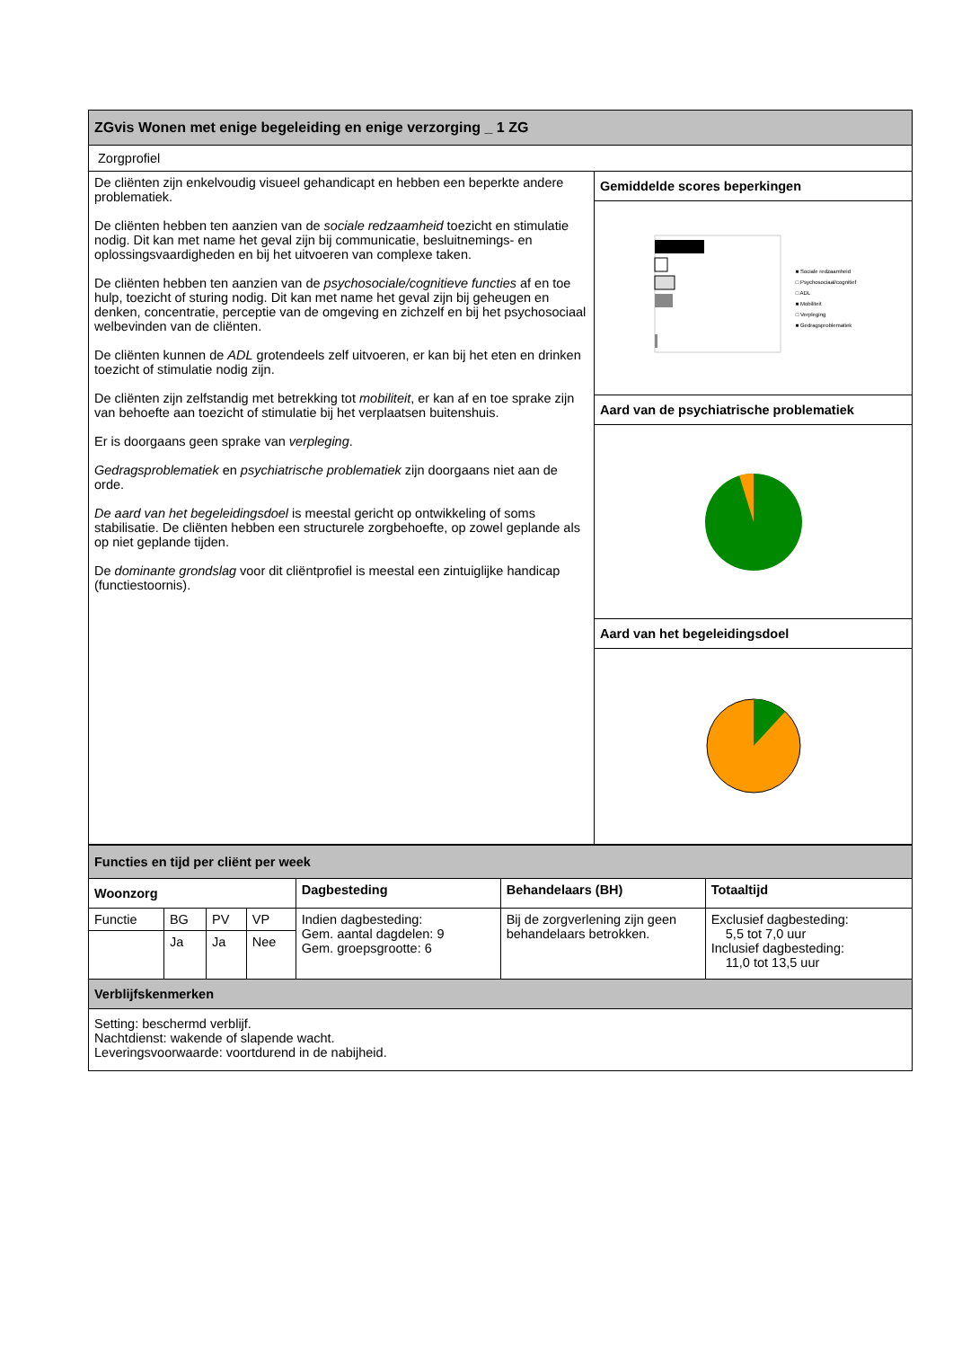| ZGvis Wonen met enige begeleiding en enige verzorging _ 1 ZG | |
| Zorgprofiel | |
| De cliënten zijn enkelvoudig visueel gehandicapt en hebben een beperkte andere problematiek. De cliënten hebben ten aanzien van de sociale redzaamheid toezicht en stimulatie nodig. Dit kan met name het geval zijn bij communicatie, besluitnemings- en oplossingsvaardigheden en bij het uitvoeren van complexe taken. De cliënten hebben ten aanzien van de psychosociale/cognitieve functies af en toe hulp, toezicht of sturing nodig. Dit kan met name het geval zijn bij geheugen en denken, concentratie, perceptie van de omgeving en zichzelf en bij het psychosociaal welbevinden van de cliënten. De cliënten kunnen de ADL grotendeels zelf uitvoeren, er kan bij het eten en drinken toezicht of stimulatie nodig zijn. De cliënten zijn zelfstandig met betrekking tot mobiliteit , er kan af en toe sprake zijn van behoefte aan toezicht of stimulatie bij het verplaatsen buitenshuis. Er is doorgaans geen sprake van verpleging . Gedragsproblematiek en psychiatrische problematiek zijn doorgaans niet aan de orde. De aard van het begeleidingsdoel is meestal gericht op ontwikkeling of soms stabilisatie. De cliënten hebben een structurele zorgbehoefte, op zowel geplande als op niet geplande tijden. De dominante grondslag voor dit cliëntprofiel is meestal een zintuiglijke handicap (functiestoornis). | Gemiddelde scores beperkingen ■ Sociale redzaamheid □ Psychosociaal/cognitief □ ADL ■ Mobiliteit □ Verpleging ■ Gedragsproblematiek Aard van de psychiatrische problematiek Aard van het begeleidingsdoel |
| Functies en tijd per cliënt per week | | | | | | |
| Woonzorg | | | | Dagbesteding | Behandelaars (BH) | Totaaltijd |
| Functie | BG | PV | VP | Indien dagbesteding: Gem. aantal dagdelen: 9 Gem. groepsgrootte: 6 | Bij de zorgverlening zijn geen behandelaars betrokken. | Exclusief dagbesteding: 5,5 tot 7,0 uur Inclusief dagbesteding: 11,0 tot 13,5 uur |
| | Ja | Ja | Nee | | | |
| Verblijfskenmerken | | | | | | |
| Setting: beschermd verblijf. Nachtdienst: wakende of slapende wacht. Leveringsvoorwaarde: voortdurend in de nabijheid. | | | | | | |